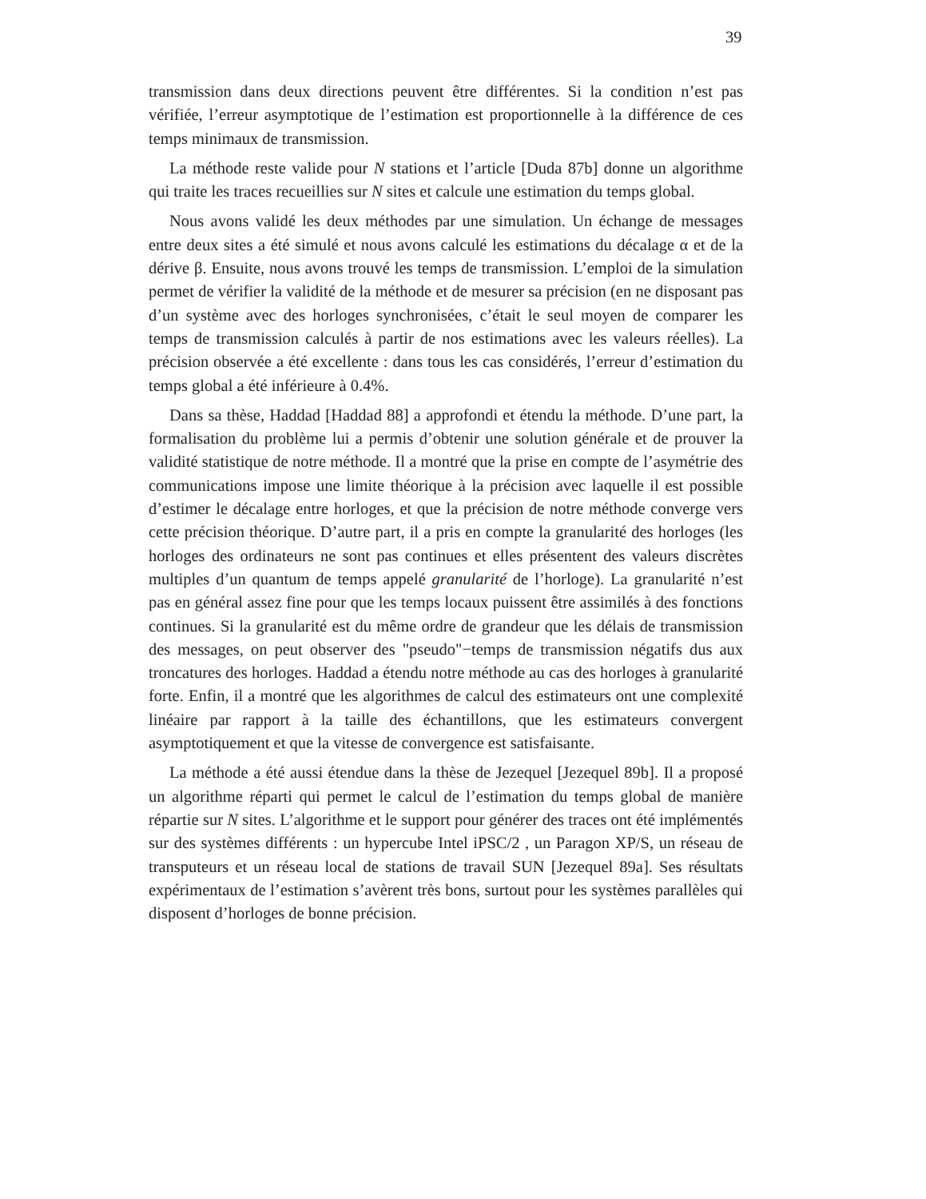39
transmission dans deux directions peuvent être différentes. Si la condition n’est pas vérifiée, l’erreur asymptotique de l’estimation est proportionnelle à la différence de ces temps minimaux de transmission.
La méthode reste valide pour N stations et l’article [Duda 87b] donne un algorithme qui traite les traces recueillies sur N sites et calcule une estimation du temps global.
Nous avons validé les deux méthodes par une simulation. Un échange de messages entre deux sites a été simulé et nous avons calculé les estimations du décalage α et de la dérive β. Ensuite, nous avons trouvé les temps de transmission. L’emploi de la simulation permet de vérifier la validité de la méthode et de mesurer sa précision (en ne disposant pas d’un système avec des horloges synchronisées, c’était le seul moyen de comparer les temps de transmission calculés à partir de nos estimations avec les valeurs réelles). La précision observée a été excellente : dans tous les cas considérés, l’erreur d’estimation du temps global a été inférieure à 0.4%.
Dans sa thèse, Haddad [Haddad 88] a approfondi et étendu la méthode. D’une part, la formalisation du problème lui a permis d’obtenir une solution générale et de prouver la validité statistique de notre méthode. Il a montré que la prise en compte de l’asymétrie des communications impose une limite théorique à la précision avec laquelle il est possible d’estimer le décalage entre horloges, et que la précision de notre méthode converge vers cette précision théorique. D’autre part, il a pris en compte la granularité des horloges (les horloges des ordinateurs ne sont pas continues et elles présentent des valeurs discrètes multiples d’un quantum de temps appelé granularité de l’horloge). La granularité n’est pas en général assez fine pour que les temps locaux puissent être assimilés à des fonctions continues. Si la granularité est du même ordre de grandeur que les délais de transmission des messages, on peut observer des "pseudo"−temps de transmission négatifs dus aux troncatures des horloges. Haddad a étendu notre méthode au cas des horloges à granularité forte. Enfin, il a montré que les algorithmes de calcul des estimateurs ont une complexité linéaire par rapport à la taille des échantillons, que les estimateurs convergent asymptotiquement et que la vitesse de convergence est satisfaisante.
La méthode a été aussi étendue dans la thèse de Jezequel [Jezequel 89b]. Il a proposé un algorithme réparti qui permet le calcul de l’estimation du temps global de manière répartie sur N sites. L’algorithme et le support pour générer des traces ont été implémentés sur des systèmes différents : un hypercube Intel iPSC/2 , un Paragon XP/S, un réseau de transputeurs et un réseau local de stations de travail SUN [Jezequel 89a]. Ses résultats expérimentaux de l’estimation s’avèrent très bons, surtout pour les systèmes parallèles qui disposent d’horloges de bonne précision.